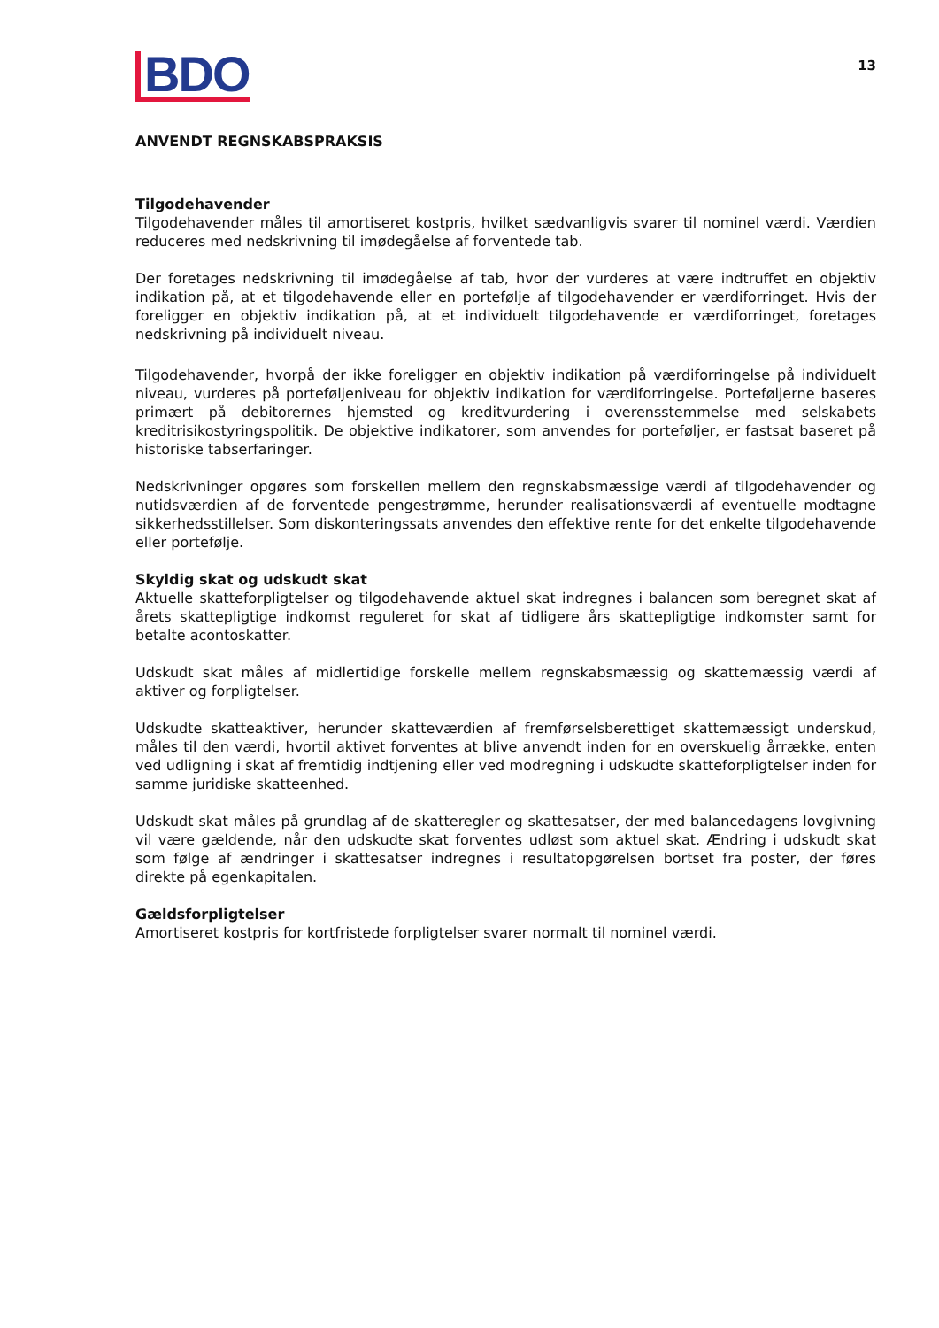BDO
13
ANVENDT REGNSKABSPRAKSIS
Tilgodehavender
Tilgodehavender måles til amortiseret kostpris, hvilket sædvanligvis svarer til nominel værdi. Værdien reduceres med nedskrivning til imødegåelse af forventede tab.
Der foretages nedskrivning til imødegåelse af tab, hvor der vurderes at være indtruffet en objektiv indikation på, at et tilgodehavende eller en portefølje af tilgodehavender er værdiforringet. Hvis der foreligger en objektiv indikation på, at et individuelt tilgodehavende er værdiforringet, foretages nedskrivning på individuelt niveau.
Tilgodehavender, hvorpå der ikke foreligger en objektiv indikation på værdiforringelse på individuelt niveau, vurderes på porteføljeniveau for objektiv indikation for værdiforringelse. Porteføljerne baseres primært på debitorernes hjemsted og kreditvurdering i overensstemmelse med selskabets kreditrisikostyringspolitik. De objektive indikatorer, som anvendes for porteføljer, er fastsat baseret på historiske tabserfaringer.
Nedskrivninger opgøres som forskellen mellem den regnskabsmæssige værdi af tilgodehavender og nutidsværdien af de forventede pengestrømme, herunder realisationsværdi af eventuelle modtagne sikkerhedsstillelser. Som diskonteringssats anvendes den effektive rente for det enkelte tilgodehavende eller portefølje.
Skyldig skat og udskudt skat
Aktuelle skatteforpligtelser og tilgodehavende aktuel skat indregnes i balancen som beregnet skat af årets skattepligtige indkomst reguleret for skat af tidligere års skattepligtige indkomster samt for betalte acontoskatter.
Udskudt skat måles af midlertidige forskelle mellem regnskabsmæssig og skattemæssig værdi af aktiver og forpligtelser.
Udskudte skatteaktiver, herunder skatteværdien af fremførselsberettiget skattemæssigt underskud, måles til den værdi, hvortil aktivet forventes at blive anvendt inden for en overskuelig årrække, enten ved udligning i skat af fremtidig indtjening eller ved modregning i udskudte skatteforpligtelser inden for samme juridiske skatteenhed.
Udskudt skat måles på grundlag af de skatteregler og skattesatser, der med balancedagens lovgivning vil være gældende, når den udskudte skat forventes udløst som aktuel skat. Ændring i udskudt skat som følge af ændringer i skattesatser indregnes i resultatopgørelsen bortset fra poster, der føres direkte på egenkapitalen.
Gældsforpligtelser
Amortiseret kostpris for kortfristede forpligtelser svarer normalt til nominel værdi.